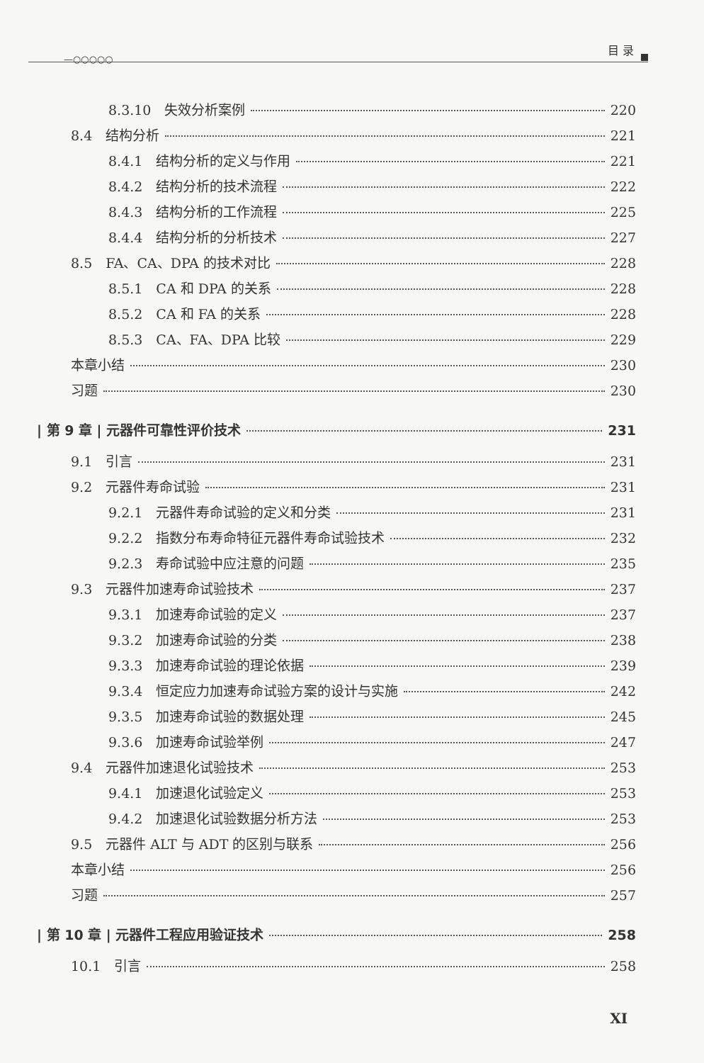—○○○○○
目 录
8.3.10　失效分析案例 220
8.4　结构分析 221
8.4.1　结构分析的定义与作用 221
8.4.2　结构分析的技术流程 222
8.4.3　结构分析的工作流程 225
8.4.4　结构分析的分析技术 227
8.5　FA、CA、DPA 的技术对比 228
8.5.1　CA 和 DPA 的关系 228
8.5.2　CA 和 FA 的关系 228
8.5.3　CA、FA、DPA 比较 229
本章小结 230
习题 230
| 第 9 章 | 元器件可靠性评价技术 231
9.1　引言 231
9.2　元器件寿命试验 231
9.2.1　元器件寿命试验的定义和分类 231
9.2.2　指数分布寿命特征元器件寿命试验技术 232
9.2.3　寿命试验中应注意的问题 235
9.3　元器件加速寿命试验技术 237
9.3.1　加速寿命试验的定义 237
9.3.2　加速寿命试验的分类 238
9.3.3　加速寿命试验的理论依据 239
9.3.4　恒定应力加速寿命试验方案的设计与实施 242
9.3.5　加速寿命试验的数据处理 245
9.3.6　加速寿命试验举例 247
9.4　元器件加速退化试验技术 253
9.4.1　加速退化试验定义 253
9.4.2　加速退化试验数据分析方法 253
9.5　元器件 ALT 与 ADT 的区别与联系 256
本章小结 256
习题 257
| 第 10 章 | 元器件工程应用验证技术 258
10.1　引言 258
XI